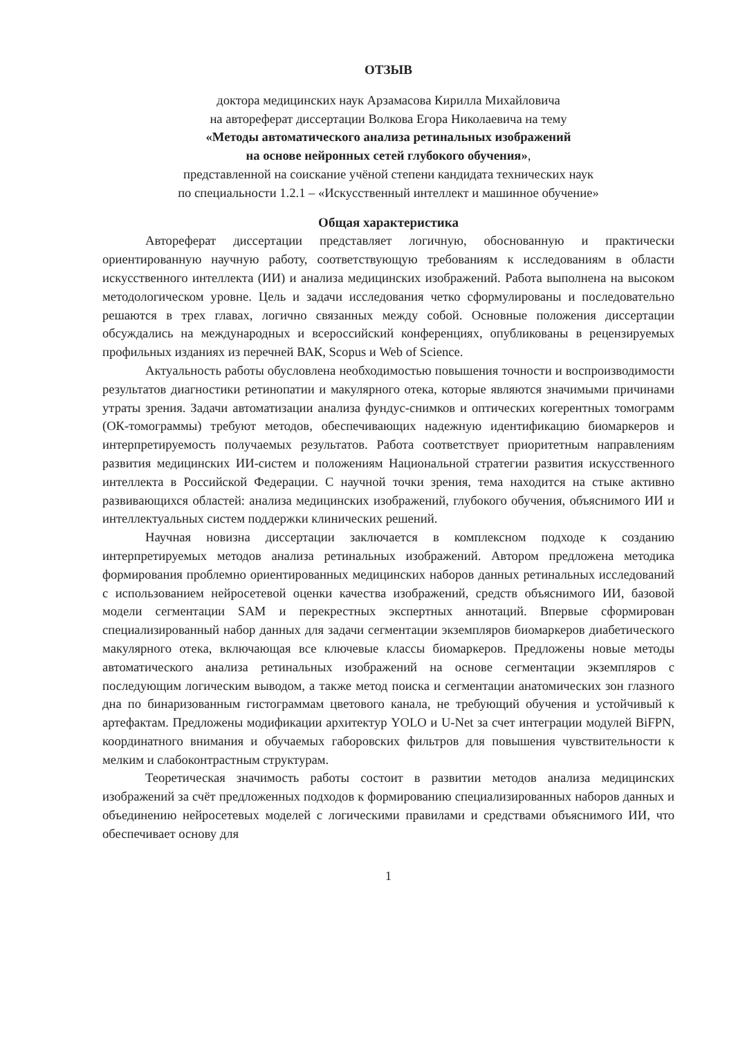ОТЗЫВ
доктора медицинских наук Арзамасова Кирилла Михайловича
на автореферат диссертации Волкова Егора Николаевича на тему
«Методы автоматического анализа ретинальных изображений
на основе нейронных сетей глубокого обучения»,
представленной на соискание учёной степени кандидата технических наук
по специальности 1.2.1 – «Искусственный интеллект и машинное обучение»
Общая характеристика
Автореферат диссертации представляет логичную, обоснованную и практически ориентированную научную работу, соответствующую требованиям к исследованиям в области искусственного интеллекта (ИИ) и анализа медицинских изображений. Работа выполнена на высоком методологическом уровне. Цель и задачи исследования четко сформулированы и последовательно решаются в трех главах, логично связанных между собой. Основные положения диссертации обсуждались на международных и всероссийский конференциях, опубликованы в рецензируемых профильных изданиях из перечней ВАК, Scopus и Web of Science.
Актуальность работы обусловлена необходимостью повышения точности и воспроизводимости результатов диагностики ретинопатии и макулярного отека, которые являются значимыми причинами утраты зрения. Задачи автоматизации анализа фундус-снимков и оптических когерентных томограмм (ОК-томограммы) требуют методов, обеспечивающих надежную идентификацию биомаркеров и интерпретируемость получаемых результатов. Работа соответствует приоритетным направлениям развития медицинских ИИ-систем и положениям Национальной стратегии развития искусственного интеллекта в Российской Федерации. С научной точки зрения, тема находится на стыке активно развивающихся областей: анализа медицинских изображений, глубокого обучения, объяснимого ИИ и интеллектуальных систем поддержки клинических решений.
Научная новизна диссертации заключается в комплексном подходе к созданию интерпретируемых методов анализа ретинальных изображений. Автором предложена методика формирования проблемно ориентированных медицинских наборов данных ретинальных исследований с использованием нейросетевой оценки качества изображений, средств объяснимого ИИ, базовой модели сегментации SAM и перекрестных экспертных аннотаций. Впервые сформирован специализированный набор данных для задачи сегментации экземпляров биомаркеров диабетического макулярного отека, включающая все ключевые классы биомаркеров. Предложены новые методы автоматического анализа ретинальных изображений на основе сегментации экземпляров с последующим логическим выводом, а также метод поиска и сегментации анатомических зон глазного дна по бинаризованным гистограммам цветового канала, не требующий обучения и устойчивый к артефактам. Предложены модификации архитектур YOLO и U-Net за счет интеграции модулей BiFPN, координатного внимания и обучаемых габоровских фильтров для повышения чувствительности к мелким и слабоконтрастным структурам.
Теоретическая значимость работы состоит в развитии методов анализа медицинских изображений за счёт предложенных подходов к формированию специализированных наборов данных и объединению нейросетевых моделей с логическими правилами и средствами объяснимого ИИ, что обеспечивает основу для
1